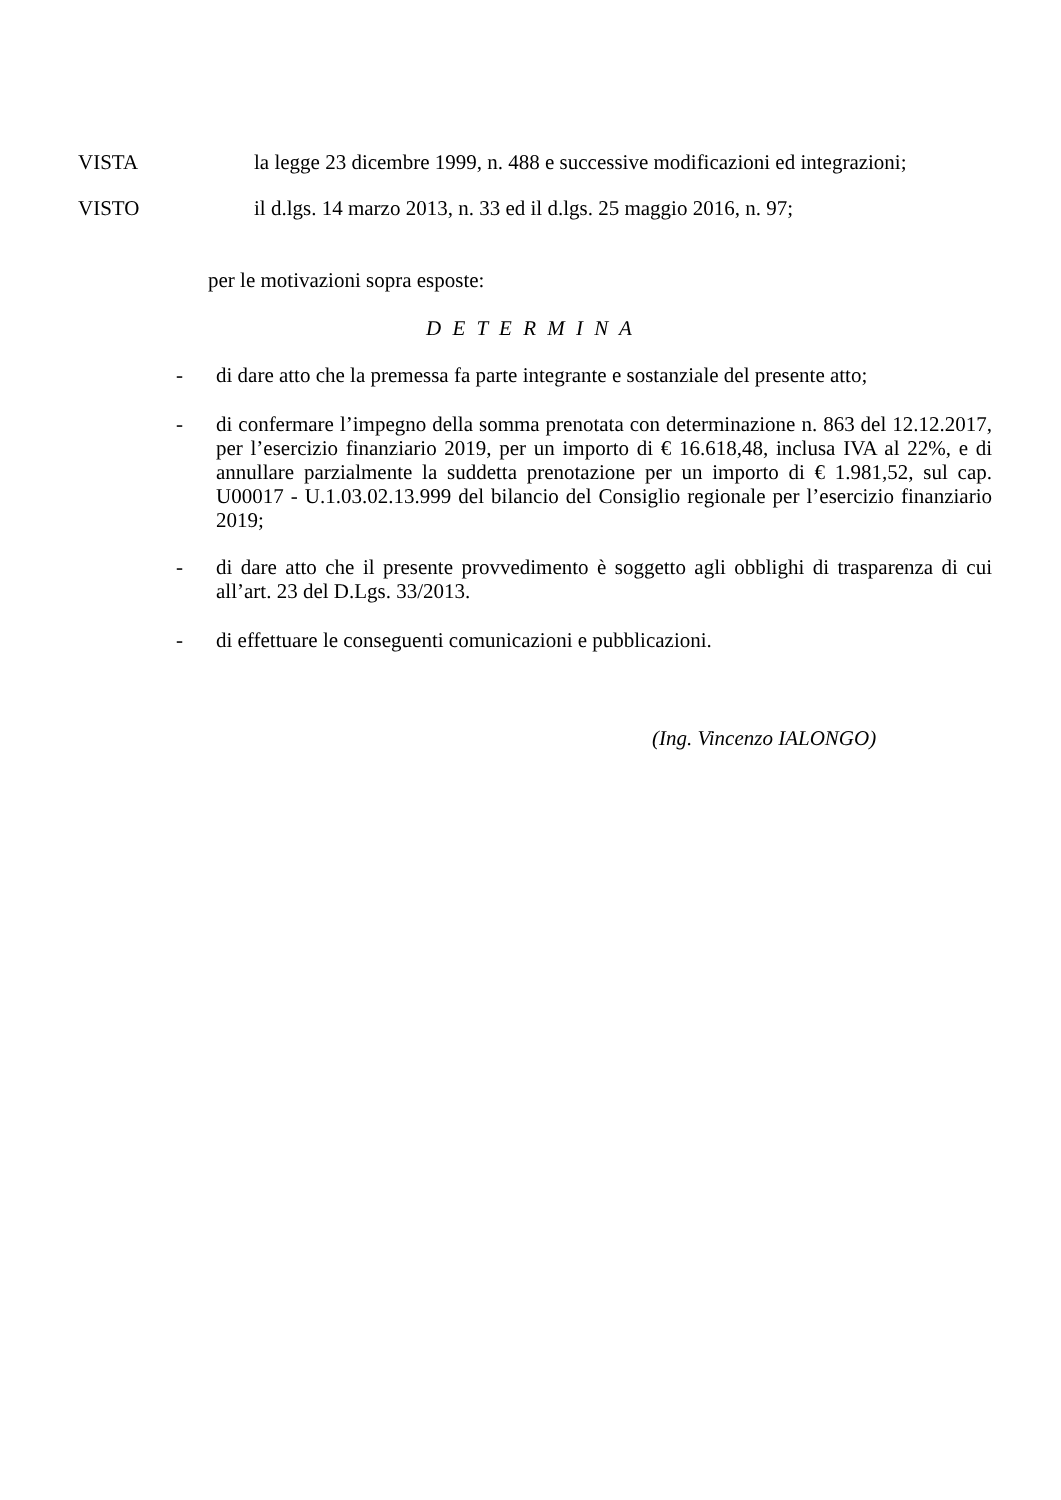VISTA la legge 23 dicembre 1999, n. 488 e successive modificazioni ed integrazioni;
VISTO il d.lgs. 14 marzo 2013, n. 33 ed il d.lgs. 25 maggio 2016, n. 97;
per le motivazioni sopra esposte:
D E T E R M I N A
- di dare atto che la premessa fa parte integrante e sostanziale del presente atto;
- di confermare l’impegno della somma prenotata con determinazione n. 863 del 12.12.2017, per l’esercizio finanziario 2019, per un importo di € 16.618,48, inclusa IVA al 22%, e di annullare parzialmente la suddetta prenotazione per un importo di € 1.981,52, sul cap. U00017 - U.1.03.02.13.999 del bilancio del Consiglio regionale per l’esercizio finanziario 2019;
- di dare atto che il presente provvedimento è soggetto agli obblighi di trasparenza di cui all’art. 23 del D.Lgs. 33/2013.
- di effettuare le conseguenti comunicazioni e pubblicazioni.
(Ing. Vincenzo IALONGO)